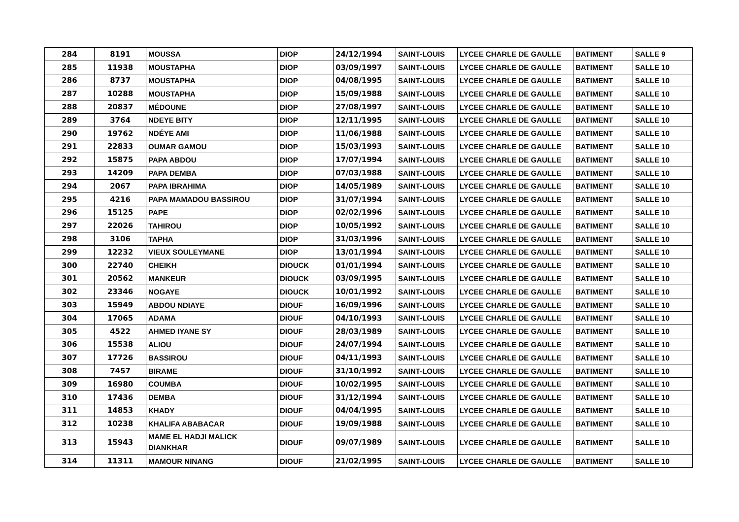| 284 | 8191 | MOUSSA | DIOP | 24/12/1994 | SAINT-LOUIS | LYCEE CHARLE DE GAULLE | BATIMENT | SALLE 9 |
| 285 | 11938 | MOUSTAPHA | DIOP | 03/09/1997 | SAINT-LOUIS | LYCEE CHARLE DE GAULLE | BATIMENT | SALLE 10 |
| 286 | 8737 | MOUSTAPHA | DIOP | 04/08/1995 | SAINT-LOUIS | LYCEE CHARLE DE GAULLE | BATIMENT | SALLE 10 |
| 287 | 10288 | MOUSTAPHA | DIOP | 15/09/1988 | SAINT-LOUIS | LYCEE CHARLE DE GAULLE | BATIMENT | SALLE 10 |
| 288 | 20837 | MÉDOUNE | DIOP | 27/08/1997 | SAINT-LOUIS | LYCEE CHARLE DE GAULLE | BATIMENT | SALLE 10 |
| 289 | 3764 | NDEYE BITY | DIOP | 12/11/1995 | SAINT-LOUIS | LYCEE CHARLE DE GAULLE | BATIMENT | SALLE 10 |
| 290 | 19762 | NDÉYE AMI | DIOP | 11/06/1988 | SAINT-LOUIS | LYCEE CHARLE DE GAULLE | BATIMENT | SALLE 10 |
| 291 | 22833 | OUMAR GAMOU | DIOP | 15/03/1993 | SAINT-LOUIS | LYCEE CHARLE DE GAULLE | BATIMENT | SALLE 10 |
| 292 | 15875 | PAPA ABDOU | DIOP | 17/07/1994 | SAINT-LOUIS | LYCEE CHARLE DE GAULLE | BATIMENT | SALLE 10 |
| 293 | 14209 | PAPA DEMBA | DIOP | 07/03/1988 | SAINT-LOUIS | LYCEE CHARLE DE GAULLE | BATIMENT | SALLE 10 |
| 294 | 2067 | PAPA IBRAHIMA | DIOP | 14/05/1989 | SAINT-LOUIS | LYCEE CHARLE DE GAULLE | BATIMENT | SALLE 10 |
| 295 | 4216 | PAPA MAMADOU BASSIROU | DIOP | 31/07/1994 | SAINT-LOUIS | LYCEE CHARLE DE GAULLE | BATIMENT | SALLE 10 |
| 296 | 15125 | PAPE | DIOP | 02/02/1996 | SAINT-LOUIS | LYCEE CHARLE DE GAULLE | BATIMENT | SALLE 10 |
| 297 | 22026 | TAHIROU | DIOP | 10/05/1992 | SAINT-LOUIS | LYCEE CHARLE DE GAULLE | BATIMENT | SALLE 10 |
| 298 | 3106 | TAPHA | DIOP | 31/03/1996 | SAINT-LOUIS | LYCEE CHARLE DE GAULLE | BATIMENT | SALLE 10 |
| 299 | 12232 | VIEUX SOULEYMANE | DIOP | 13/01/1994 | SAINT-LOUIS | LYCEE CHARLE DE GAULLE | BATIMENT | SALLE 10 |
| 300 | 22740 | CHEIKH | DIOUCK | 01/01/1994 | SAINT-LOUIS | LYCEE CHARLE DE GAULLE | BATIMENT | SALLE 10 |
| 301 | 20562 | MANKEUR | DIOUCK | 03/09/1995 | SAINT-LOUIS | LYCEE CHARLE DE GAULLE | BATIMENT | SALLE 10 |
| 302 | 23346 | NOGAYE | DIOUCK | 10/01/1992 | SAINT-LOUIS | LYCEE CHARLE DE GAULLE | BATIMENT | SALLE 10 |
| 303 | 15949 | ABDOU NDIAYE | DIOUF | 16/09/1996 | SAINT-LOUIS | LYCEE CHARLE DE GAULLE | BATIMENT | SALLE 10 |
| 304 | 17065 | ADAMA | DIOUF | 04/10/1993 | SAINT-LOUIS | LYCEE CHARLE DE GAULLE | BATIMENT | SALLE 10 |
| 305 | 4522 | AHMED IYANE SY | DIOUF | 28/03/1989 | SAINT-LOUIS | LYCEE CHARLE DE GAULLE | BATIMENT | SALLE 10 |
| 306 | 15538 | ALIOU | DIOUF | 24/07/1994 | SAINT-LOUIS | LYCEE CHARLE DE GAULLE | BATIMENT | SALLE 10 |
| 307 | 17726 | BASSIROU | DIOUF | 04/11/1993 | SAINT-LOUIS | LYCEE CHARLE DE GAULLE | BATIMENT | SALLE 10 |
| 308 | 7457 | BIRAME | DIOUF | 31/10/1992 | SAINT-LOUIS | LYCEE CHARLE DE GAULLE | BATIMENT | SALLE 10 |
| 309 | 16980 | COUMBA | DIOUF | 10/02/1995 | SAINT-LOUIS | LYCEE CHARLE DE GAULLE | BATIMENT | SALLE 10 |
| 310 | 17436 | DEMBA | DIOUF | 31/12/1994 | SAINT-LOUIS | LYCEE CHARLE DE GAULLE | BATIMENT | SALLE 10 |
| 311 | 14853 | KHADY | DIOUF | 04/04/1995 | SAINT-LOUIS | LYCEE CHARLE DE GAULLE | BATIMENT | SALLE 10 |
| 312 | 10238 | KHALIFA ABABACAR | DIOUF | 19/09/1988 | SAINT-LOUIS | LYCEE CHARLE DE GAULLE | BATIMENT | SALLE 10 |
| 313 | 15943 | MAME EL HADJI MALICK DIANKHAR | DIOUF | 09/07/1989 | SAINT-LOUIS | LYCEE CHARLE DE GAULLE | BATIMENT | SALLE 10 |
| 314 | 11311 | MAMOUR NINANG | DIOUF | 21/02/1995 | SAINT-LOUIS | LYCEE CHARLE DE GAULLE | BATIMENT | SALLE 10 |